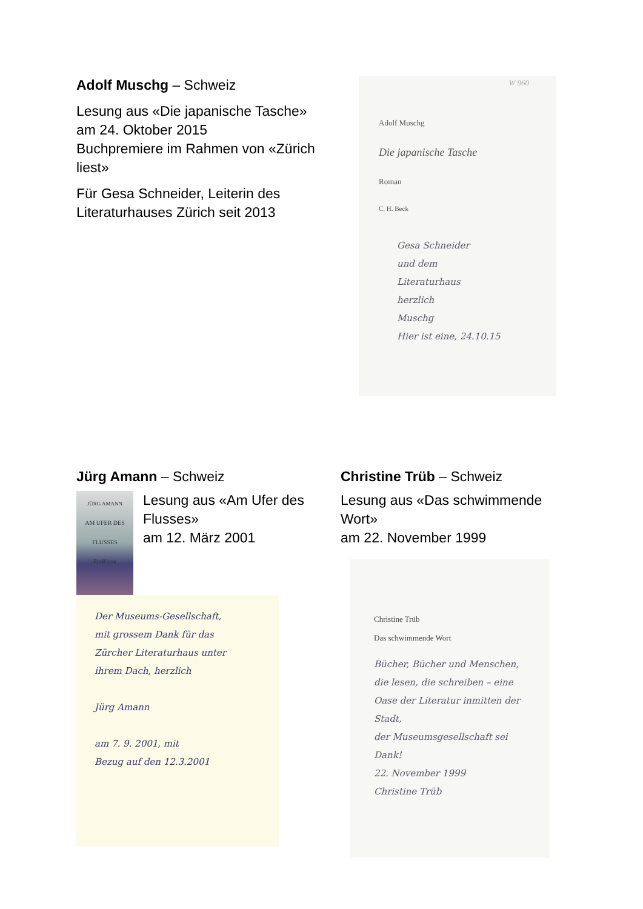Adolf Muschg – Schweiz
Lesung aus «Die japanische Tasche»
am 24. Oktober 2015
Buchpremiere im Rahmen von «Zürich liest»
Für Gesa Schneider, Leiterin des Literaturhauses Zürich seit 2013
W 960
Adolf Muschg
Die japanische Tasche
Roman
C. H. Beck
Gesa Schneider
und dem
Literaturhaus
herzlich
Muschg
Hier ist eine, 24.10.15
Jürg Amann – Schweiz
JÜRG AMANN
AM UFER DES FLUSSES
Erzählung
Lesung aus «Am Ufer des Flusses»
am 12. März 2001
Der Museums-Gesellschaft,
mit grossem Dank für das
Zürcher Literaturhaus unter
ihrem Dach, herzlich
Jürg Amann
am 7. 9. 2001, mit
Bezug auf den 12.3.2001
Christine Trüb – Schweiz
Lesung aus «Das schwimmende Wort»
am 22. November 1999
Christine Trüb
Das schwimmende Wort
Bücher, Bücher und Menschen, die lesen, die schreiben – eine Oase der Literatur inmitten der Stadt,
der Museumsgesellschaft sei Dank!
22. November 1999
Christine Trüb